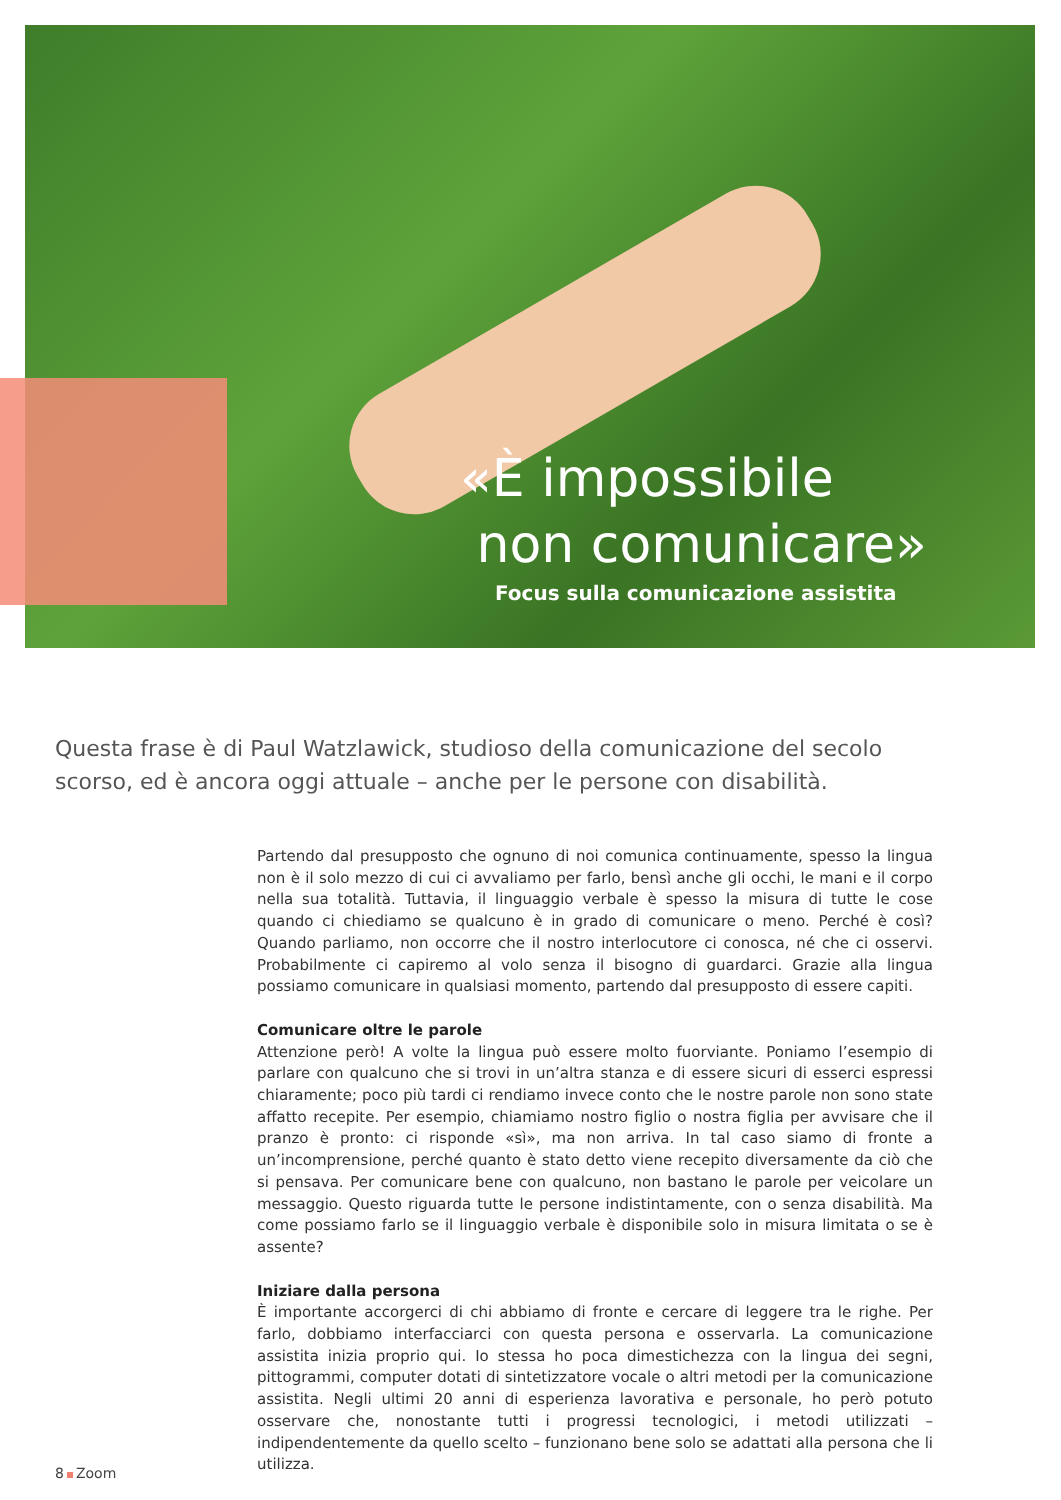«È impossibile
non comunicare»
Focus sulla comunicazione assistita
Questa frase è di Paul Watzlawick, studioso della comunicazione del secolo scorso, ed è ancora oggi attuale – anche per le persone con disabilità.
Partendo dal presupposto che ognuno di noi comunica continuamente, spesso la lingua non è il solo mezzo di cui ci avvaliamo per farlo, bensì anche gli occhi, le mani e il corpo nella sua totalità. Tuttavia, il linguaggio verbale è spesso la misura di tutte le cose quando ci chiediamo se qualcuno è in grado di comunicare o meno. Perché è così? Quando parliamo, non occorre che il nostro interlocutore ci conosca, né che ci osservi. Probabilmente ci capiremo al volo senza il bisogno di guardarci. Grazie alla lingua possiamo comunicare in qualsiasi momento, partendo dal presupposto di essere capiti.
Comunicare oltre le parole
Attenzione però! A volte la lingua può essere molto fuorviante. Poniamo l’esempio di parlare con qualcuno che si trovi in un’altra stanza e di essere sicuri di esserci espressi chiaramente; poco più tardi ci rendiamo invece conto che le nostre parole non sono state affatto recepite. Per esempio, chiamiamo nostro figlio o nostra figlia per avvisare che il pranzo è pronto: ci risponde «sì», ma non arriva. In tal caso siamo di fronte a un’incomprensione, perché quanto è stato detto viene recepito diversamente da ciò che si pensava. Per comunicare bene con qualcuno, non bastano le parole per veicolare un messaggio. Questo riguarda tutte le persone indistintamente, con o senza disabilità. Ma come possiamo farlo se il linguaggio verbale è disponibile solo in misura limitata o se è assente?
Iniziare dalla persona
È importante accorgerci di chi abbiamo di fronte e cercare di leggere tra le righe. Per farlo, dobbiamo interfacciarci con questa persona e osservarla. La comunicazione assistita inizia proprio qui. Io stessa ho poca dimestichezza con la lingua dei segni, pittogrammi, computer dotati di sintetizzatore vocale o altri metodi per la comunicazione assistita. Negli ultimi 20 anni di esperienza lavorativa e personale, ho però potuto osservare che, nonostante tutti i progressi tecnologici, i metodi utilizzati – indipendentemente da quello scelto – funzionano bene solo se adattati alla persona che li utilizza.
8 Zoom